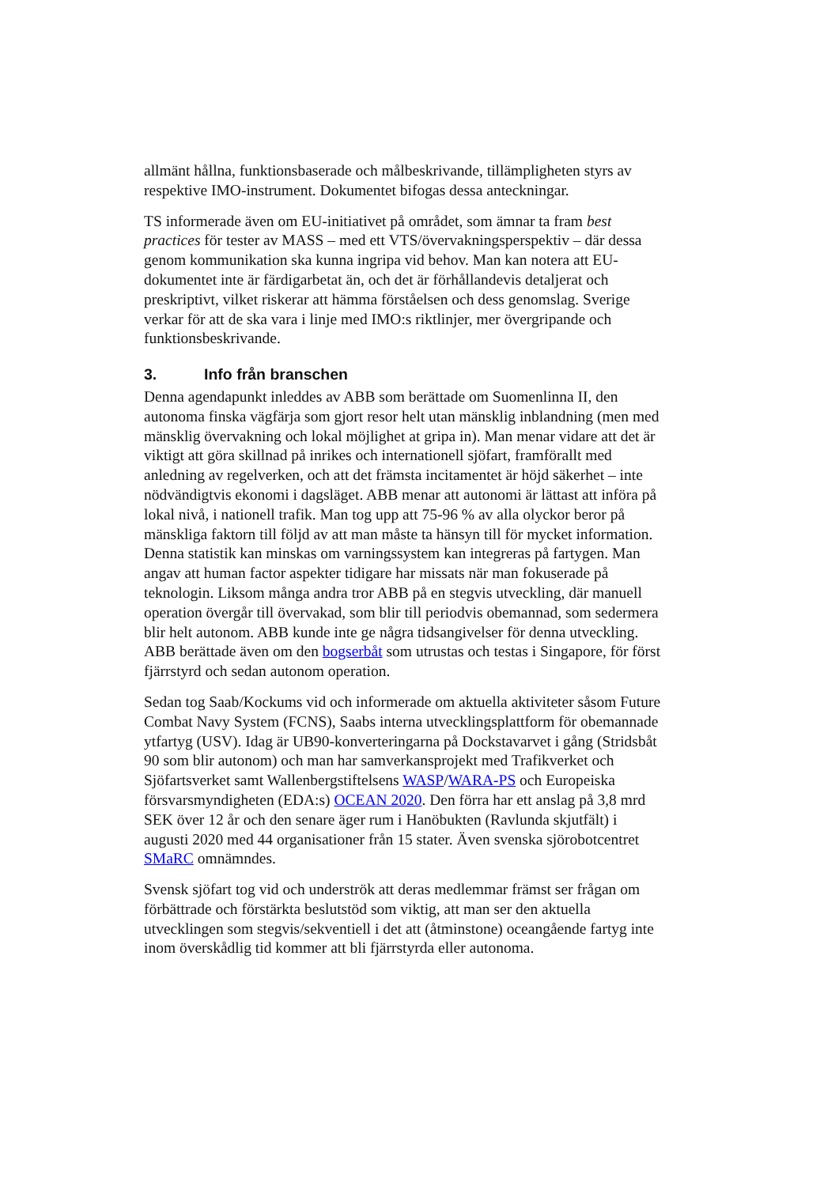allmänt hållna, funktionsbaserade och målbeskrivande, tillämpligheten styrs av respektive IMO-instrument. Dokumentet bifogas dessa anteckningar.
TS informerade även om EU-initiativet på området, som ämnar ta fram best practices för tester av MASS – med ett VTS/övervakningsperspektiv – där dessa genom kommunikation ska kunna ingripa vid behov. Man kan notera att EU-dokumentet inte är färdigarbetat än, och det är förhållandevis detaljerat och preskriptivt, vilket riskerar att hämma förståelsen och dess genomslag. Sverige verkar för att de ska vara i linje med IMO:s riktlinjer, mer övergripande och funktionsbeskrivande.
3. Info från branschen
Denna agendapunkt inleddes av ABB som berättade om Suomenlinna II, den autonoma finska vägfärja som gjort resor helt utan mänsklig inblandning (men med mänsklig övervakning och lokal möjlighet at gripa in). Man menar vidare att det är viktigt att göra skillnad på inrikes och internationell sjöfart, framförallt med anledning av regelverken, och att det främsta incitamentet är höjd säkerhet – inte nödvändigtvis ekonomi i dagsläget. ABB menar att autonomi är lättast att införa på lokal nivå, i nationell trafik. Man tog upp att 75-96 % av alla olyckor beror på mänskliga faktorn till följd av att man måste ta hänsyn till för mycket information. Denna statistik kan minskas om varningssystem kan integreras på fartygen. Man angav att human factor aspekter tidigare har missats när man fokuserade på teknologin. Liksom många andra tror ABB på en stegvis utveckling, där manuell operation övergår till övervakad, som blir till periodvis obemannad, som sedermera blir helt autonom. ABB kunde inte ge några tidsangivelser för denna utveckling. ABB berättade även om den bogserbåt som utrustas och testas i Singapore, för först fjärrstyrd och sedan autonom operation.
Sedan tog Saab/Kockums vid och informerade om aktuella aktiviteter såsom Future Combat Navy System (FCNS), Saabs interna utvecklingsplattform för obemannade ytfartyg (USV). Idag är UB90-konverteringarna på Dockstavarvet i gång (Stridsbåt 90 som blir autonom) och man har samverkansprojekt med Trafikverket och Sjöfartsverket samt Wallenbergstiftelsens WASP/WARA-PS och Europeiska försvarsmyndigheten (EDA:s) OCEAN 2020. Den förra har ett anslag på 3,8 mrd SEK över 12 år och den senare äger rum i Hanöbukten (Ravlunda skjutfält) i augusti 2020 med 44 organisationer från 15 stater. Även svenska sjörobotcentret SMaRC omnämndes.
Svensk sjöfart tog vid och underströk att deras medlemmar främst ser frågan om förbättrade och förstärkta beslutstöd som viktig, att man ser den aktuella utvecklingen som stegvis/sekventiell i det att (åtminstone) oceangående fartyg inte inom överskådlig tid kommer att bli fjärrstyrda eller autonoma.